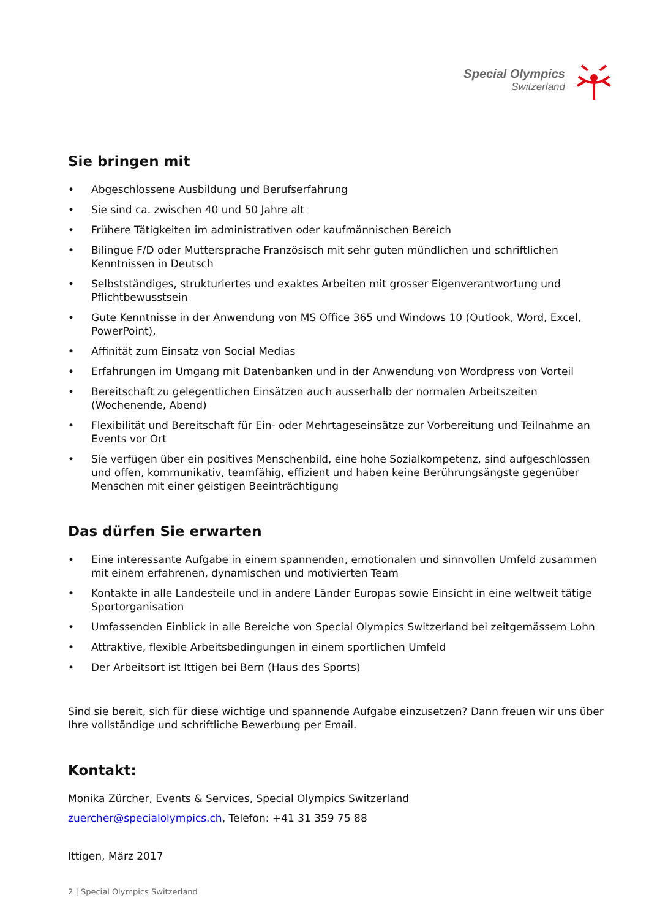Special Olympics
Switzerland
Sie bringen mit
• Abgeschlossene Ausbildung und Berufserfahrung
• Sie sind ca. zwischen 40 und 50 Jahre alt
• Frühere Tätigkeiten im administrativen oder kaufmännischen Bereich
• Bilingue F/D oder Muttersprache Französisch mit sehr guten mündlichen und schriftlichen Kenntnissen in Deutsch
• Selbstständiges, strukturiertes und exaktes Arbeiten mit grosser Eigenverantwortung und Pflichtbewusstsein
• Gute Kenntnisse in der Anwendung von MS Office 365 und Windows 10 (Outlook, Word, Excel, PowerPoint),
• Affinität zum Einsatz von Social Medias
• Erfahrungen im Umgang mit Datenbanken und in der Anwendung von Wordpress von Vorteil
• Bereitschaft zu gelegentlichen Einsätzen auch ausserhalb der normalen Arbeitszeiten (Wochenende, Abend)
• Flexibilität und Bereitschaft für Ein- oder Mehrtageseinsätze zur Vorbereitung und Teilnahme an Events vor Ort
• Sie verfügen über ein positives Menschenbild, eine hohe Sozialkompetenz, sind aufgeschlossen und offen, kommunikativ, teamfähig, effizient und haben keine Berührungsängste gegenüber Menschen mit einer geistigen Beeinträchtigung
Das dürfen Sie erwarten
• Eine interessante Aufgabe in einem spannenden, emotionalen und sinnvollen Umfeld zusammen mit einem erfahrenen, dynamischen und motivierten Team
• Kontakte in alle Landesteile und in andere Länder Europas sowie Einsicht in eine weltweit tätige Sportorganisation
• Umfassenden Einblick in alle Bereiche von Special Olympics Switzerland bei zeitgemässem Lohn
• Attraktive, flexible Arbeitsbedingungen in einem sportlichen Umfeld
• Der Arbeitsort ist Ittigen bei Bern (Haus des Sports)
Sind sie bereit, sich für diese wichtige und spannende Aufgabe einzusetzen? Dann freuen wir uns über Ihre vollständige und schriftliche Bewerbung per Email.
Kontakt:
Monika Zürcher, Events & Services, Special Olympics Switzerland
zuercher@specialolympics.ch, Telefon: +41 31 359 75 88
Ittigen, März 2017
2 | Special Olympics Switzerland